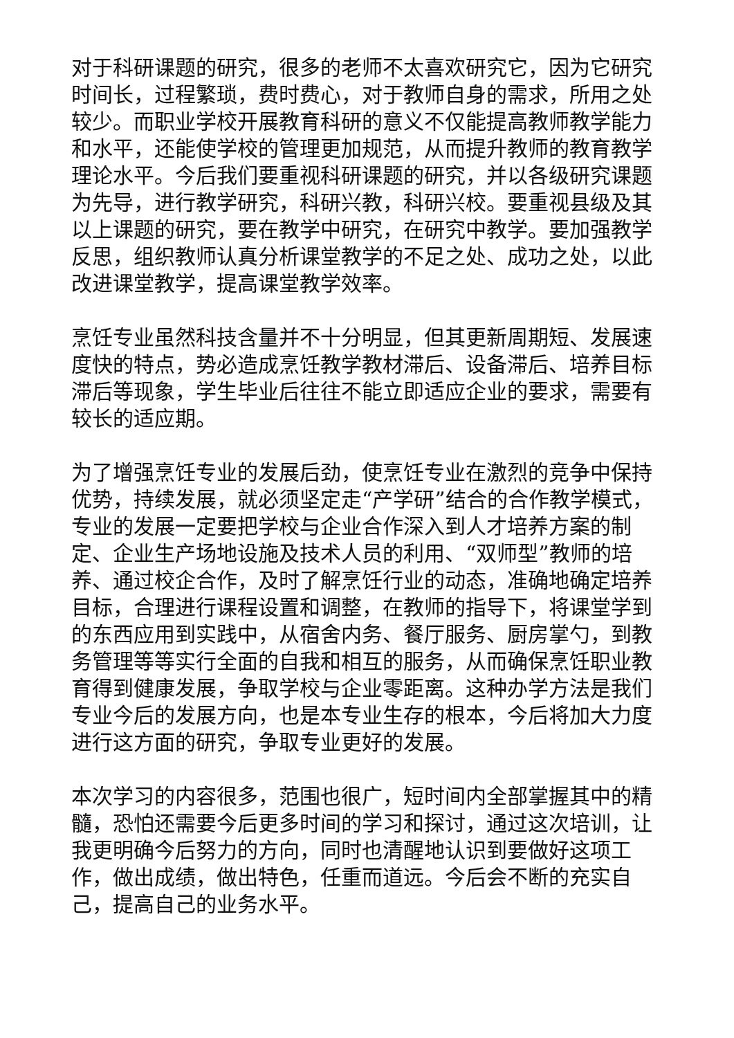对于科研课题的研究，很多的老师不太喜欢研究它，因为它研究时间长，过程繁琐，费时费心，对于教师自身的需求，所用之处较少。而职业学校开展教育科研的意义不仅能提高教师教学能力和水平，还能使学校的管理更加规范，从而提升教师的教育教学理论水平。今后我们要重视科研课题的研究，并以各级研究课题为先导，进行教学研究，科研兴教，科研兴校。要重视县级及其以上课题的研究，要在教学中研究，在研究中教学。要加强教学反思，组织教师认真分析课堂教学的不足之处、成功之处，以此改进课堂教学，提高课堂教学效率。
烹饪专业虽然科技含量并不十分明显，但其更新周期短、发展速度快的特点，势必造成烹饪教学教材滞后、设备滞后、培养目标滞后等现象，学生毕业后往往不能立即适应企业的要求，需要有较长的适应期。
为了增强烹饪专业的发展后劲，使烹饪专业在激烈的竞争中保持优势，持续发展，就必须坚定走“产学研”结合的合作教学模式，专业的发展一定要把学校与企业合作深入到人才培养方案的制定、企业生产场地设施及技术人员的利用、“双师型”教师的培养、通过校企合作，及时了解烹饪行业的动态，准确地确定培养目标，合理进行课程设置和调整，在教师的指导下，将课堂学到的东西应用到实践中，从宿舍内务、餐厅服务、厨房掌勺，到教务管理等等实行全面的自我和相互的服务，从而确保烹饪职业教育得到健康发展，争取学校与企业零距离。这种办学方法是我们专业今后的发展方向，也是本专业生存的根本，今后将加大力度进行这方面的研究，争取专业更好的发展。
本次学习的内容很多，范围也很广，短时间内全部掌握其中的精髓，恐怕还需要今后更多时间的学习和探讨，通过这次培训，让我更明确今后努力的方向，同时也清醒地认识到要做好这项工作，做出成绩，做出特色，任重而道远。今后会不断的充实自己，提高自己的业务水平。